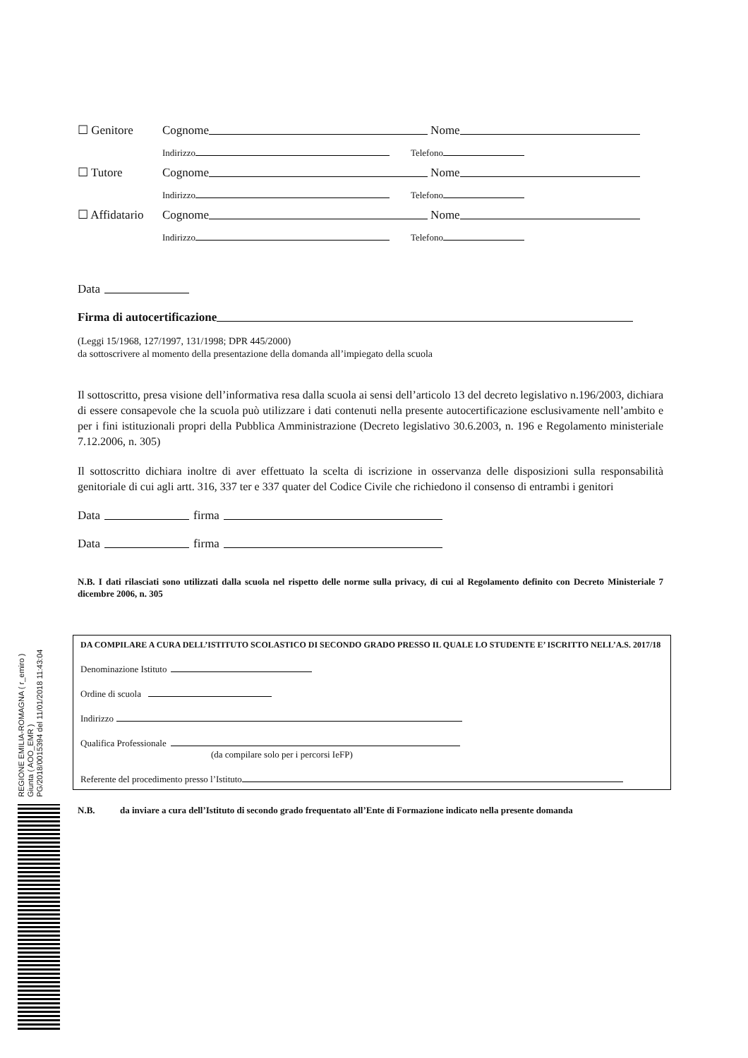☐ Genitore Cognome Nome
Indirizzo Telefono
☐ Tutore Cognome Nome
Indirizzo Telefono
☐ Affidatario Cognome Nome
Indirizzo Telefono
Data
Firma di autocertificazione
(Leggi 15/1968, 127/1997, 131/1998; DPR 445/2000)
da sottoscrivere al momento della presentazione della domanda all’impiegato della scuola
Il sottoscritto, presa visione dell’informativa resa dalla scuola ai sensi dell’articolo 13 del decreto legislativo n.196/2003, dichiara di essere consapevole che la scuola può utilizzare i dati contenuti nella presente autocertificazione esclusivamente nell’ambito e per i fini istituzionali propri della Pubblica Amministrazione (Decreto legislativo 30.6.2003, n. 196 e Regolamento ministeriale 7.12.2006, n. 305)
Il sottoscritto dichiara inoltre di aver effettuato la scelta di iscrizione in osservanza delle disposizioni sulla responsabilità genitoriale di cui agli artt. 316, 337 ter e 337 quater del Codice Civile che richiedono il consenso di entrambi i genitori
Data firma
Data firma
N.B. I dati rilasciati sono utilizzati dalla scuola nel rispetto delle norme sulla privacy, di cui al Regolamento definito con Decreto Ministeriale 7 dicembre 2006, n. 305
DA COMPILARE A CURA DELL’ISTITUTO SCOLASTICO DI SECONDO GRADO PRESSO IL QUALE LO STUDENTE E’ ISCRITTO NELL’A.S. 2017/18
Denominazione Istituto
Ordine di scuola
Indirizzo
Qualifica Professionale
(da compilare solo per i percorsi IeFP)
Referente del procedimento presso l’Istituto
N.B. da inviare a cura dell’Istituto di secondo grado frequentato all’Ente di Formazione indicato nella presente domanda
REGIONE EMILIA-ROMAGNA ( r_emiro )
Giunta ( AOO_EMR )
PG/2018/0015394 del 11/01/2018 11:43:04